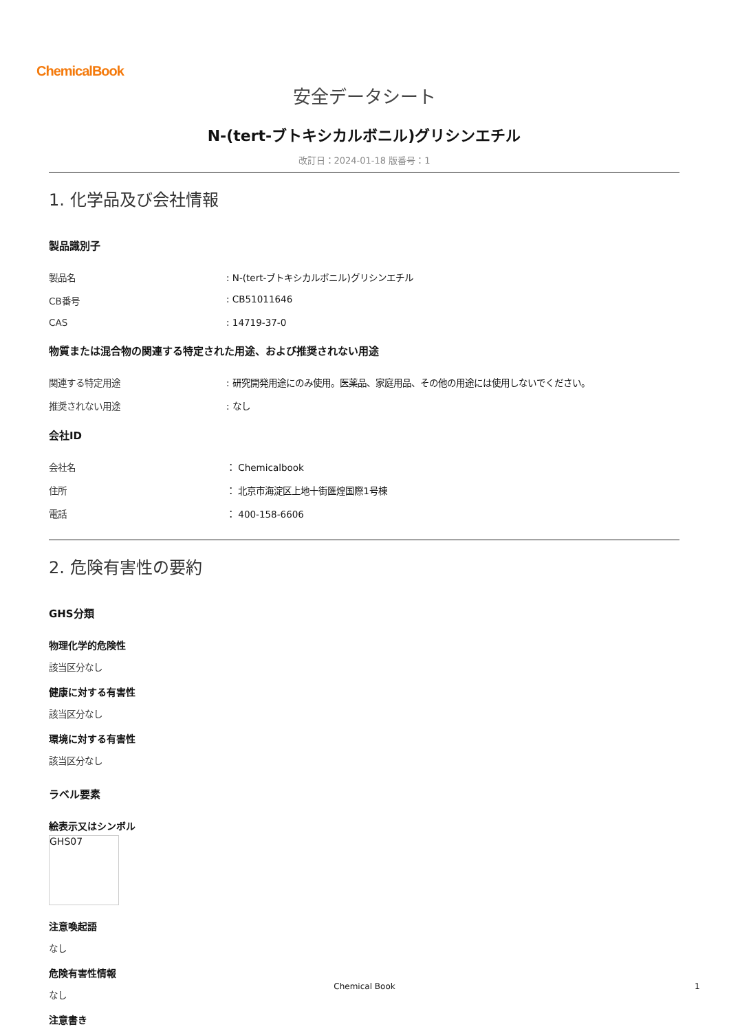ChemicalBook
安全データシート
N-(tert-ブトキシカルボニル)グリシンエチル
改訂日：2024-01-18 版番号：1
1. 化学品及び会社情報
製品識別子
製品名: N-(tert-ブトキシカルボニル)グリシンエチル
CB番号: CB51011646
CAS: 14719-37-0
物質または混合物の関連する特定された用途、および推奨されない用途
関連する特定用途: 研究開発用途にのみ使用。医薬品、家庭用品、その他の用途には使用しないでください。
推奨されない用途: なし
会社ID
会社名 ： Chemicalbook
住所 ： 北京市海淀区上地十街匯煌国際1号棟
電話 ： 400-158-6606
2. 危険有害性の要約
GHS分類
物理化学的危険性
該当区分なし
健康に対する有害性
該当区分なし
環境に対する有害性
該当区分なし
ラベル要素
絵表示又はシンボル
GHS07
注意喚起語
なし
危険有害性情報
なし
注意書き
Chemical Book 1